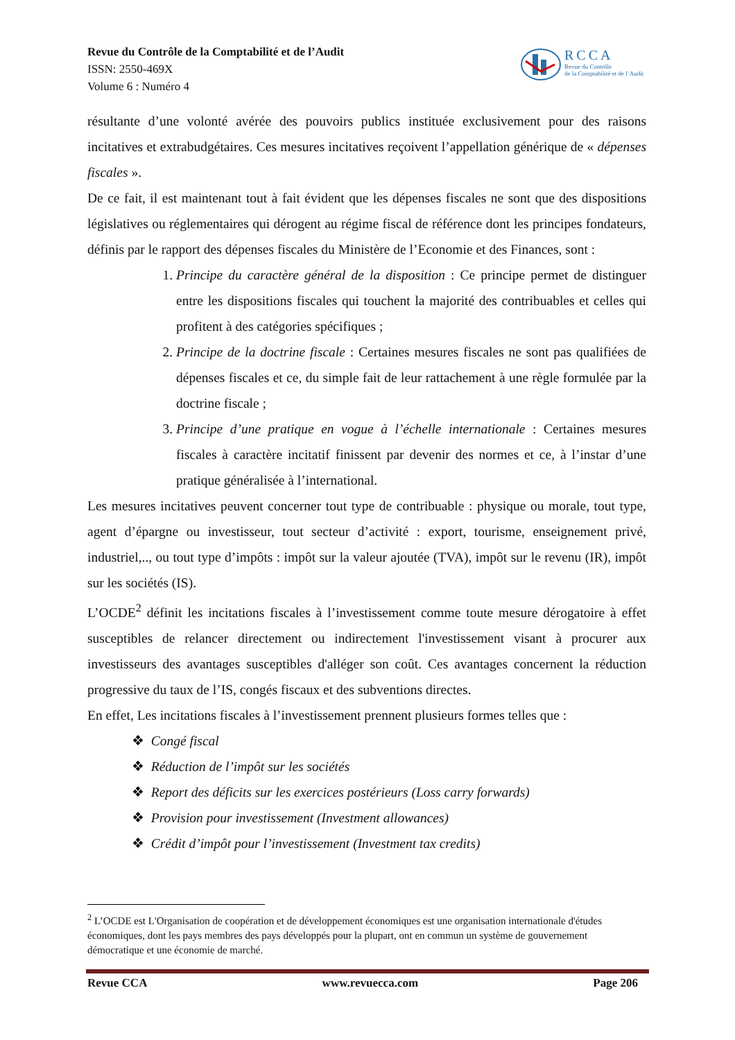Revue du Contrôle de la Comptabilité et de l’Audit
ISSN: 2550-469X
Volume 6 : Numéro 4
RCCA
Revue du Contrôle
de la Comptabilité et de l’Audit
résultante d’une volonté avérée des pouvoirs publics instituée exclusivement pour des raisons incitatives et extrabudgétaires. Ces mesures incitatives reçoivent l’appellation générique de « dépenses fiscales ».
De ce fait, il est maintenant tout à fait évident que les dépenses fiscales ne sont que des dispositions législatives ou réglementaires qui dérogent au régime fiscal de référence dont les principes fondateurs, définis par le rapport des dépenses fiscales du Ministère de l’Economie et des Finances, sont :
Principe du caractère général de la disposition : Ce principe permet de distinguer entre les dispositions fiscales qui touchent la majorité des contribuables et celles qui profitent à des catégories spécifiques ;
Principe de la doctrine fiscale : Certaines mesures fiscales ne sont pas qualifiées de dépenses fiscales et ce, du simple fait de leur rattachement à une règle formulée par la doctrine fiscale ;
Principe d’une pratique en vogue à l’échelle internationale : Certaines mesures fiscales à caractère incitatif finissent par devenir des normes et ce, à l’instar d’une pratique généralisée à l’international.
Les mesures incitatives peuvent concerner tout type de contribuable : physique ou morale, tout type, agent d’épargne ou investisseur, tout secteur d’activité : export, tourisme, enseignement privé, industriel,.., ou tout type d’impôts : impôt sur la valeur ajoutée (TVA), impôt sur le revenu (IR), impôt sur les sociétés (IS).
L’OCDE<sup>2</sup> définit les incitations fiscales à l’investissement comme toute mesure dérogatoire à effet susceptibles de relancer directement ou indirectement l'investissement visant à procurer aux investisseurs des avantages susceptibles d'alléger son coût. Ces avantages concernent la réduction progressive du taux de l’IS, congés fiscaux et des subventions directes.
En effet, Les incitations fiscales à l’investissement prennent plusieurs formes telles que :
❖ Congé fiscal
❖ Réduction de l’impôt sur les sociétés
❖ Report des déficits sur les exercices postérieurs (Loss carry forwards)
❖ Provision pour investissement (Investment allowances)
❖ Crédit d’impôt pour l’investissement (Investment tax credits)
<sup>2</sup> L’OCDE est L'Organisation de coopération et de développement économiques est une organisation internationale d'études économiques, dont les pays membres des pays développés pour la plupart, ont en commun un système de gouvernement démocratique et une économie de marché.
Revue CCA www.revuecca.com Page 206